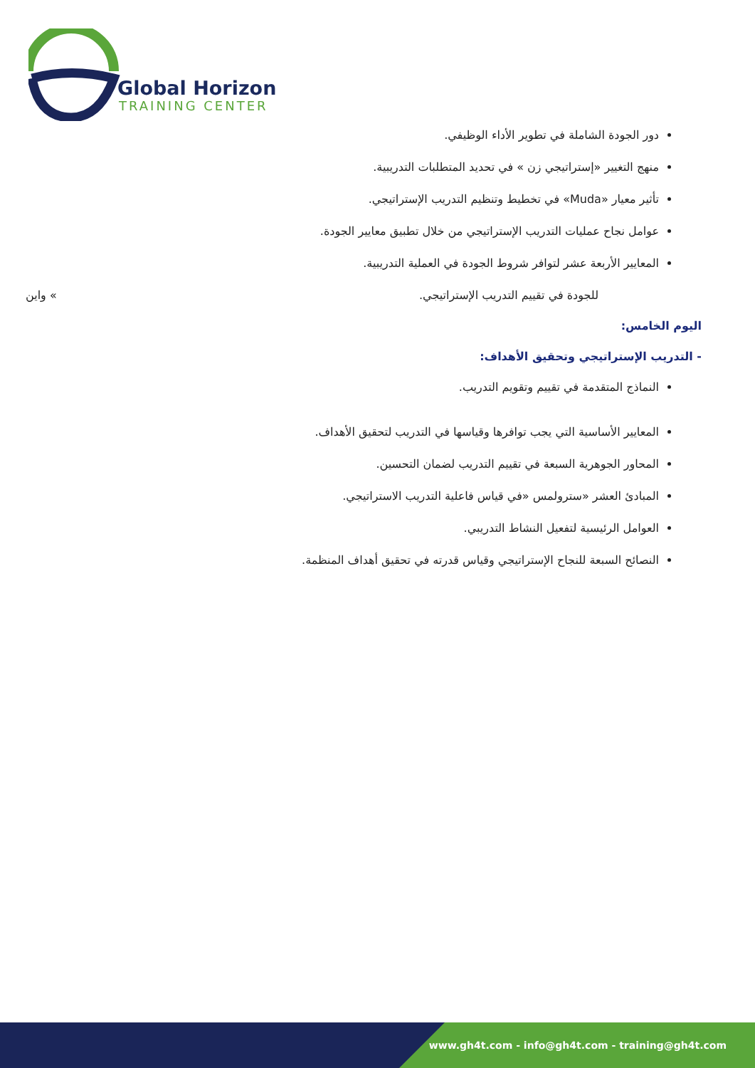Global Horizon
TRAINING CENTER
دور الجودة الشاملة في تطوير الأداء الوظيفي.
منهج التغيير «إستراتيجي زن » في تحديد المتطلبات التدريبية.
تأثير معيار «Muda» في تخطيط وتنظيم التدريب الإستراتيجي.
عوامل نجاح عمليات التدريب الإستراتيجي من خلال تطبيق معايير الجودة.
المعايير الأربعة عشر لتوافر شروط الجودة في العملية التدريبية.
للجودة في تقييم التدريب الإستراتيجي. » واين
اليوم الخامس:
- التدريب الإستراتيجي وتحقيق الأهداف:
النماذج المتقدمة في تقييم وتقويم التدريب.
المعايير الأساسية التي يجب توافرها وقياسها في التدريب لتحقيق الأهداف.
المحاور الجوهرية السبعة في تقييم التدريب لضمان التحسين.
المبادئ العشر «سترولمس «في قياس فاعلية التدريب الاستراتيجي.
العوامل الرئيسية لتفعيل النشاط التدريبي.
النصائح السبعة للنجاح الإستراتيجي وقياس قدرته في تحقيق أهداف المنظمة.
www.gh4t.com - info@gh4t.com - training@gh4t.com